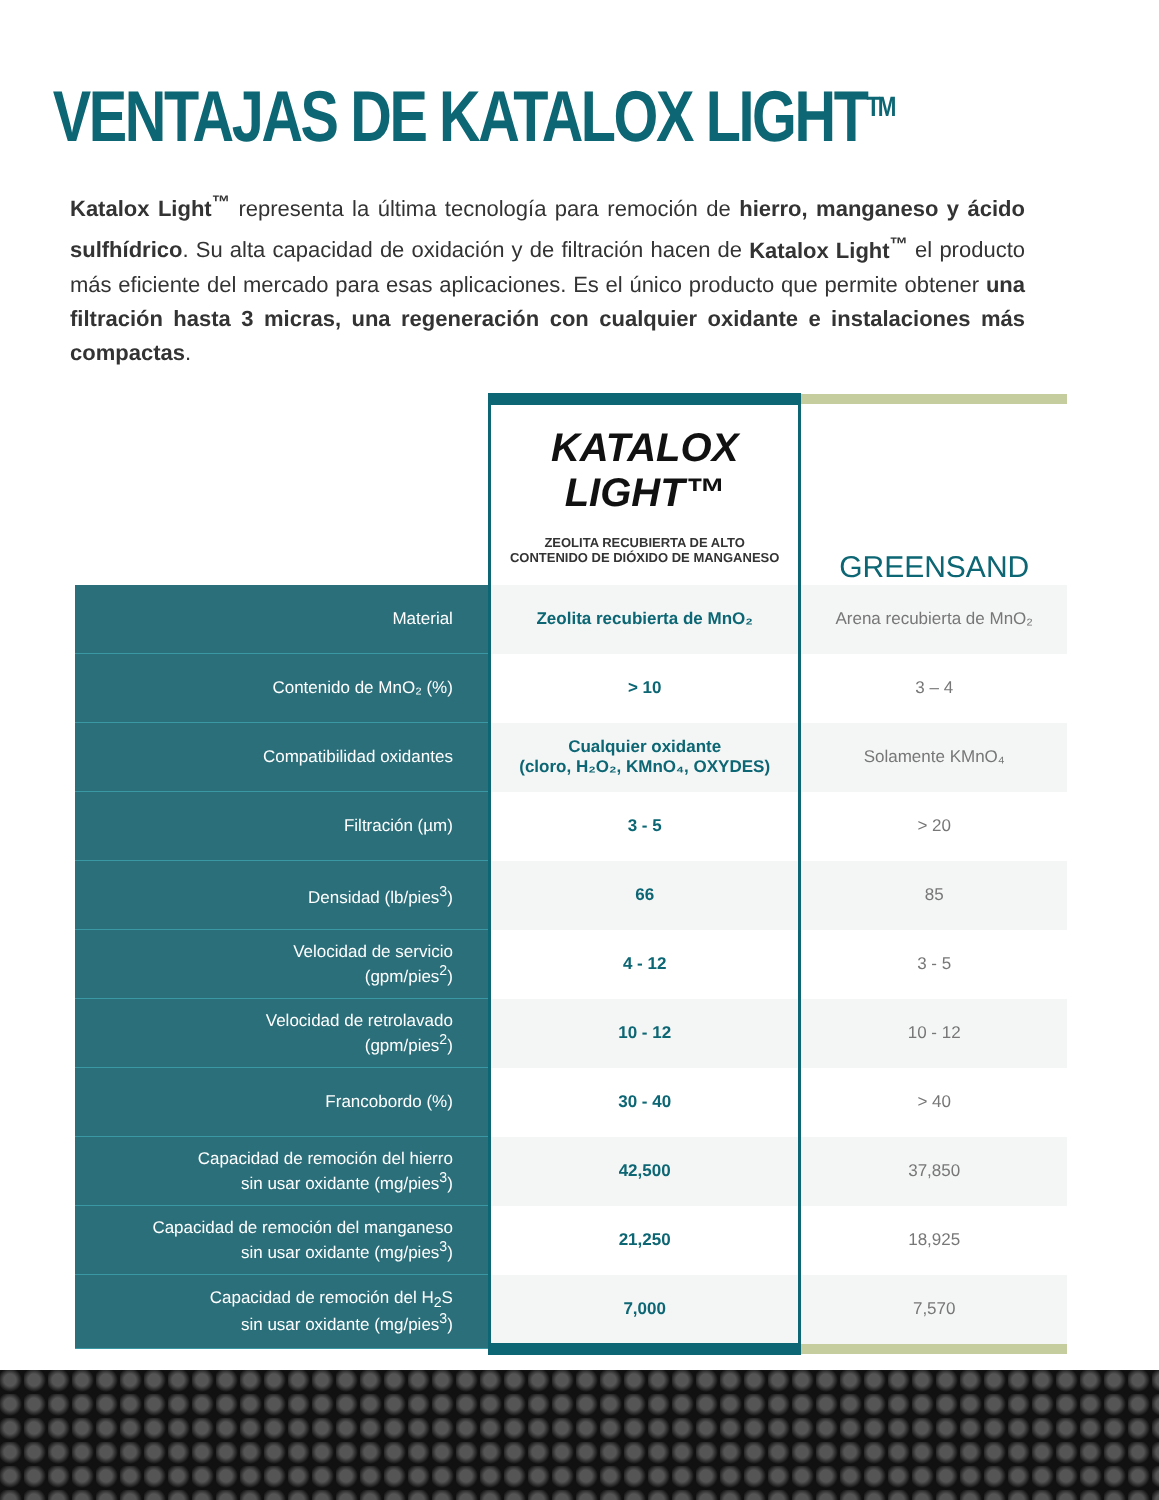VENTAJAS DE KATALOX LIGHT<sup>TM</sup>
Katalox Light<sup>™</sup> representa la última tecnología para remoción de hierro, manganeso y ácido sulfhídrico. Su alta capacidad de oxidación y de filtración hacen de Katalox Light<sup>™</sup> el producto más eficiente del mercado para esas aplicaciones. Es el único producto que permite obtener una filtración hasta 3 micras, una regeneración con cualquier oxidante e instalaciones más compactas.
| | KATALOX LIGHT™ ZEOLITA RECUBIERTA DE ALTO CONTENIDO DE DIÓXIDO DE MANGANESO | GREENSAND |
| --- | --- | --- |
| Material | Zeolita recubierta de MnO₂ | Arena recubierta de MnO₂ |
| Contenido de MnO₂ (%) | > 10 | 3 – 4 |
| Compatibilidad oxidantes | Cualquier oxidante (cloro, H₂O₂, KMnO₄, OXYDES) | Solamente KMnO₄ |
| Filtración (µm) | 3 - 5 | > 20 |
| Densidad (lb/pies<sup>3</sup>) | 66 | 85 |
| Velocidad de servicio (gpm/pies<sup>2</sup>) | 4 - 12 | 3 - 5 |
| Velocidad de retrolavado (gpm/pies<sup>2</sup>) | 10 - 12 | 10 - 12 |
| Francobordo (%) | 30 - 40 | > 40 |
| Capacidad de remoción del hierro sin usar oxidante (mg/pies<sup>3</sup>) | 42,500 | 37,850 |
| Capacidad de remoción del manganeso sin usar oxidante (mg/pies<sup>3</sup>) | 21,250 | 18,925 |
| Capacidad de remoción del H<sub>2</sub>S sin usar oxidante (mg/pies<sup>3</sup>) | 7,000 | 7,570 |